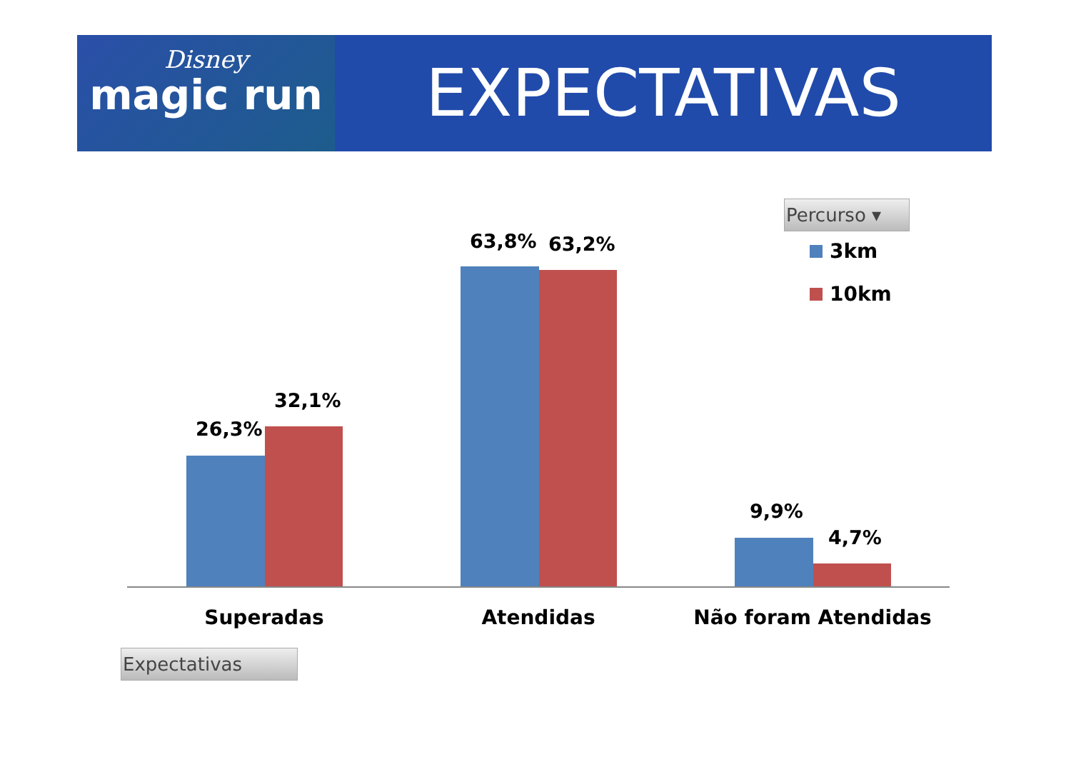Disney
magic run
EXPECTATIVAS
Percurso ▾
3km
10km
26,3%
32,1%
63,8% 63,2%
9,9%
4,7%
Superadas Atendidas Não foram Atendidas
Expectativas